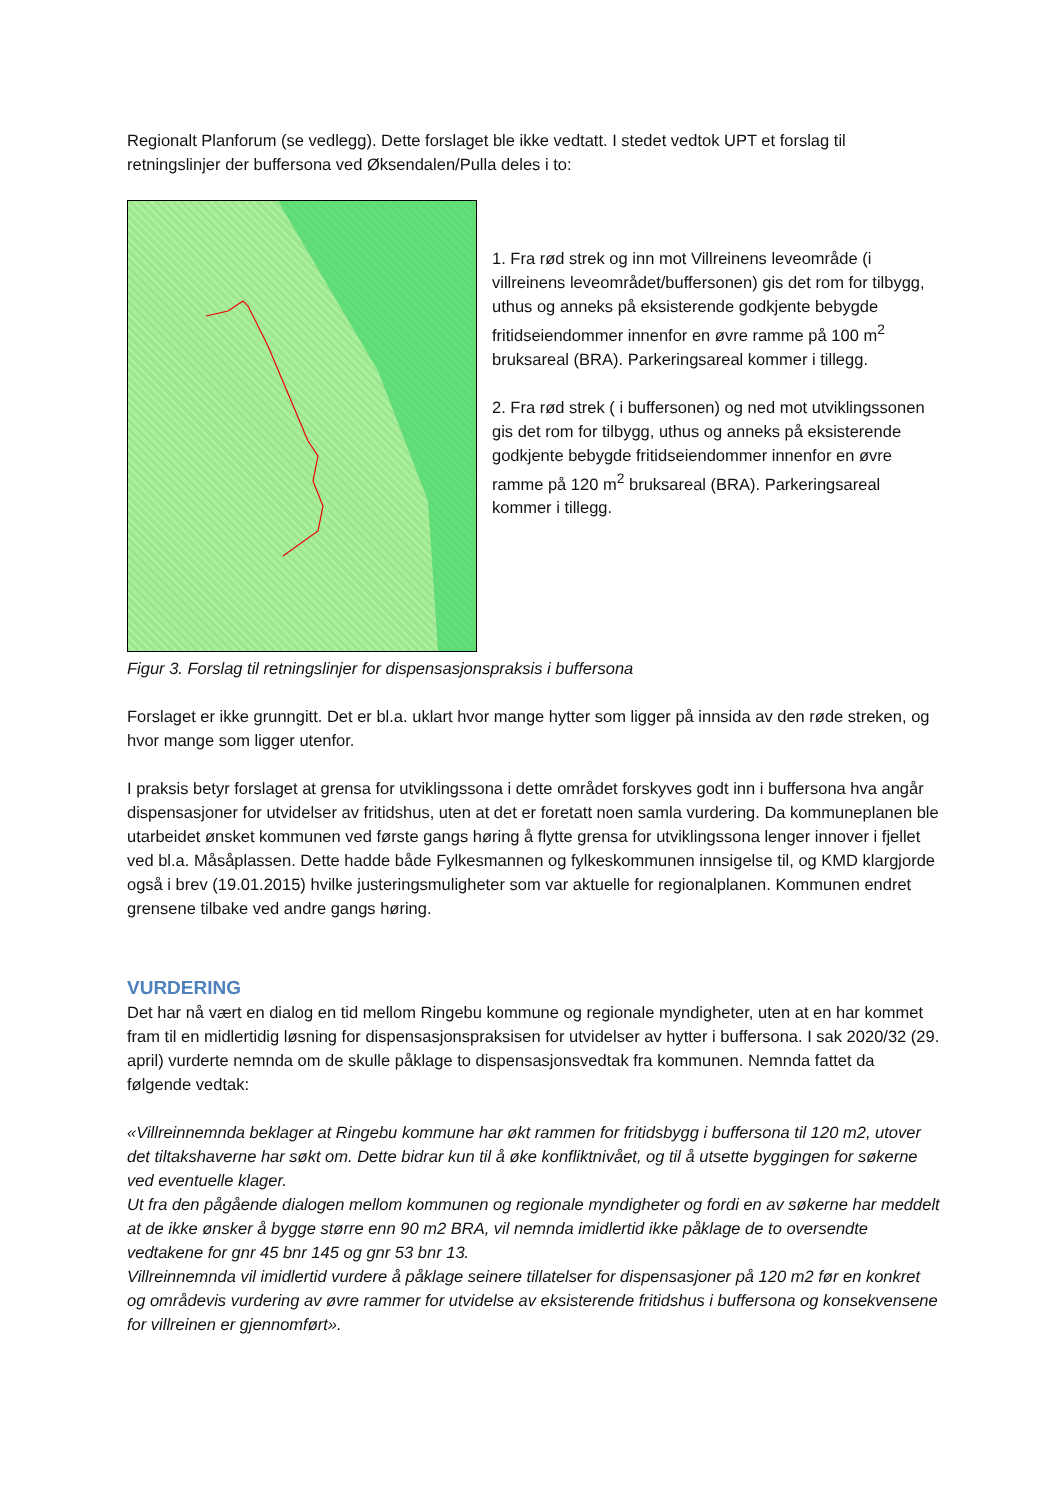Regionalt Planforum (se vedlegg). Dette forslaget ble ikke vedtatt. I stedet vedtok UPT et forslag til retningslinjer der buffersona ved Øksendalen/Pulla deles i to:
1. Fra rød strek og inn mot Villreinens leveområde (i villreinens leveområdet/buffersonen) gis det rom for tilbygg, uthus og anneks på eksisterende godkjente bebygde fritidseiendommer innenfor en øvre ramme på 100 m<sup>2</sup> bruksareal (BRA). Parkeringsareal kommer i tillegg.
2. Fra rød strek ( i buffersonen) og ned mot utviklingssonen gis det rom for tilbygg, uthus og anneks på eksisterende godkjente bebygde fritidseiendommer innenfor en øvre ramme på 120 m<sup>2</sup> bruksareal (BRA). Parkeringsareal kommer i tillegg.
Figur 3. Forslag til retningslinjer for dispensasjonspraksis i buffersona
Forslaget er ikke grunngitt. Det er bl.a. uklart hvor mange hytter som ligger på innsida av den røde streken, og hvor mange som ligger utenfor.
I praksis betyr forslaget at grensa for utviklingssona i dette området forskyves godt inn i buffersona hva angår dispensasjoner for utvidelser av fritidshus, uten at det er foretatt noen samla vurdering. Da kommuneplanen ble utarbeidet ønsket kommunen ved første gangs høring å flytte grensa for utviklingssona lenger innover i fjellet ved bl.a. Måsåplassen. Dette hadde både Fylkesmannen og fylkeskommunen innsigelse til, og KMD klargjorde også i brev (19.01.2015) hvilke justeringsmuligheter som var aktuelle for regionalplanen. Kommunen endret grensene tilbake ved andre gangs høring.
VURDERING
Det har nå vært en dialog en tid mellom Ringebu kommune og regionale myndigheter, uten at en har kommet fram til en midlertidig løsning for dispensasjonspraksisen for utvidelser av hytter i buffersona. I sak 2020/32 (29. april) vurderte nemnda om de skulle påklage to dispensasjonsvedtak fra kommunen. Nemnda fattet da følgende vedtak:
«Villreinnemnda beklager at Ringebu kommune har økt rammen for fritidsbygg i buffersona til 120 m2, utover det tiltakshaverne har søkt om. Dette bidrar kun til å øke konfliktnivået, og til å utsette byggingen for søkerne ved eventuelle klager.
Ut fra den pågående dialogen mellom kommunen og regionale myndigheter og fordi en av søkerne har meddelt at de ikke ønsker å bygge større enn 90 m2 BRA, vil nemnda imidlertid ikke påklage de to oversendte vedtakene for gnr 45 bnr 145 og gnr 53 bnr 13.
Villreinnemnda vil imidlertid vurdere å påklage seinere tillatelser for dispensasjoner på 120 m2 før en konkret og områdevis vurdering av øvre rammer for utvidelse av eksisterende fritidshus i buffersona og konsekvensene for villreinen er gjennomført».